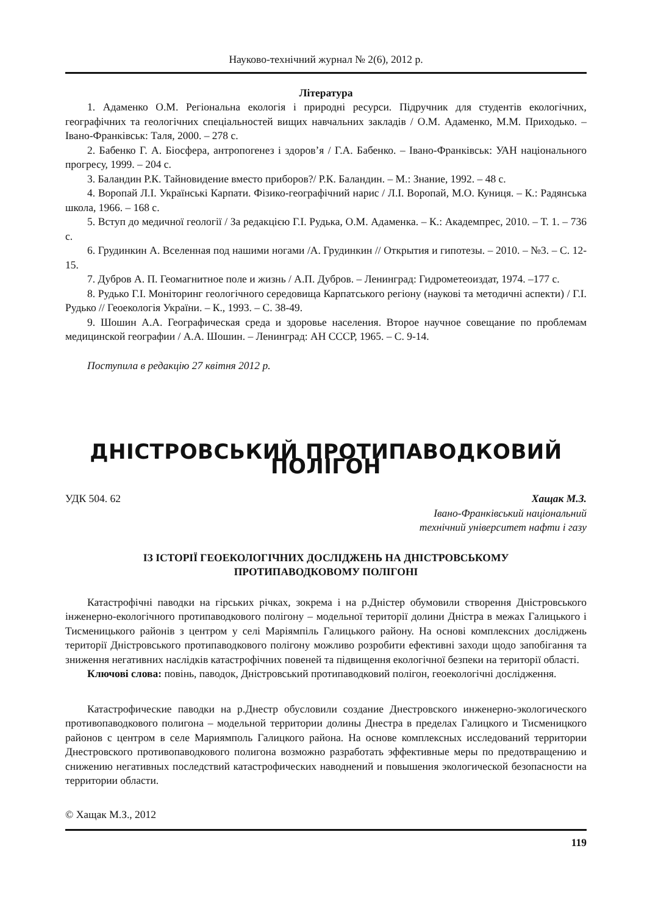Науково-технічний журнал № 2(6), 2012 р.
Література
1. Адаменко О.М. Регіональна екологія і природні ресурси. Підручник для студентів екологічних, географічних та геологічних спеціальностей вищих навчальних закладів / О.М. Адаменко, М.М. Приходько. – Івано-Франківськ: Таля, 2000. – 278 с.
2. Бабенко Г. А. Біосфера, антропогенез і здоров’я / Г.А. Бабенко. – Івано-Франківськ: УАН національного прогресу, 1999. – 204 с.
3. Баландин Р.К. Тайновидение вместо приборов?/ Р.К. Баландин. – М.: Знание, 1992. – 48 с.
4. Воропай Л.І. Українські Карпати. Фізико-географічний нарис / Л.І. Воропай, М.О. Куниця. – К.: Радянська школа, 1966. – 168 с.
5. Вступ до медичної геології / За редакцією Г.І. Рудька, О.М. Адаменка. – К.: Академпрес, 2010. – Т. 1. – 736 с.
6. Грудинкин А. Вселенная под нашими ногами /А. Грудинкин // Открытия и гипотезы. – 2010. – №3. – С. 12-15.
7. Дубров А. П. Геомагнитное поле и жизнь / А.П. Дубров. – Ленинград: Гидрометеоиздат, 1974. –177 с.
8. Рудько Г.І. Моніторинг геологічного середовища Карпатського регіону (наукові та методичні аспекти) / Г.І. Рудько // Геоекологія України. – К., 1993. – С. 38-49.
9. Шошин А.А. Географическая среда и здоровье населения. Второе научное совещание по проблемам медицинской географии / А.А. Шошин. – Ленинград: АН СССР, 1965. – С. 9-14.
Поступила в редакцію 27 квітня 2012 р.
ДНІСТРОВСЬКИЙ ПРОТИПАВОДКОВИЙ ПОЛІГОН
УДК 504. 62 Хащак М.З.
Івано-Франківський національний
технічний університет нафти і газу
ІЗ ІСТОРІЇ ГЕОЕКОЛОГІЧНИХ ДОСЛІДЖЕНЬ НА ДНІСТРОВСЬКОМУ
ПРОТИПАВОДКОВОМУ ПОЛІГОНІ
Катастрофічні паводки на гірських річках, зокрема і на р.Дністер обумовили створення Дністровського інженерно-екологічного протипаводкового полігону – модельної території долини Дністра в межах Галицького і Тисменицького районів з центром у селі Маріямпіль Галицького району. На основі комплексних досліджень території Дністровського протипаводкового полігону можливо розробити ефективні заходи щодо запобігання та зниження негативних наслідків катастрофічних повеней та підвищення екологічної безпеки на території області.
Ключові слова: повінь, паводок, Дністровський протипаводковий полігон, геоекологічні дослідження.
Катастрофические паводки на р.Днестр обусловили создание Днестровского инженерно-экологического противопаводкового полигона – модельной территории долины Днестра в пределах Галицкого и Тисменицкого районов с центром в селе Мариямполь Галицкого района. На основе комплексных исследований территории Днестровского противопаводкового полигона возможно разработать эффективные меры по предотвращению и снижению негативных последствий катастрофических наводнений и повышения экологической безопасности на территории области.
© Хащак М.З., 2012
119